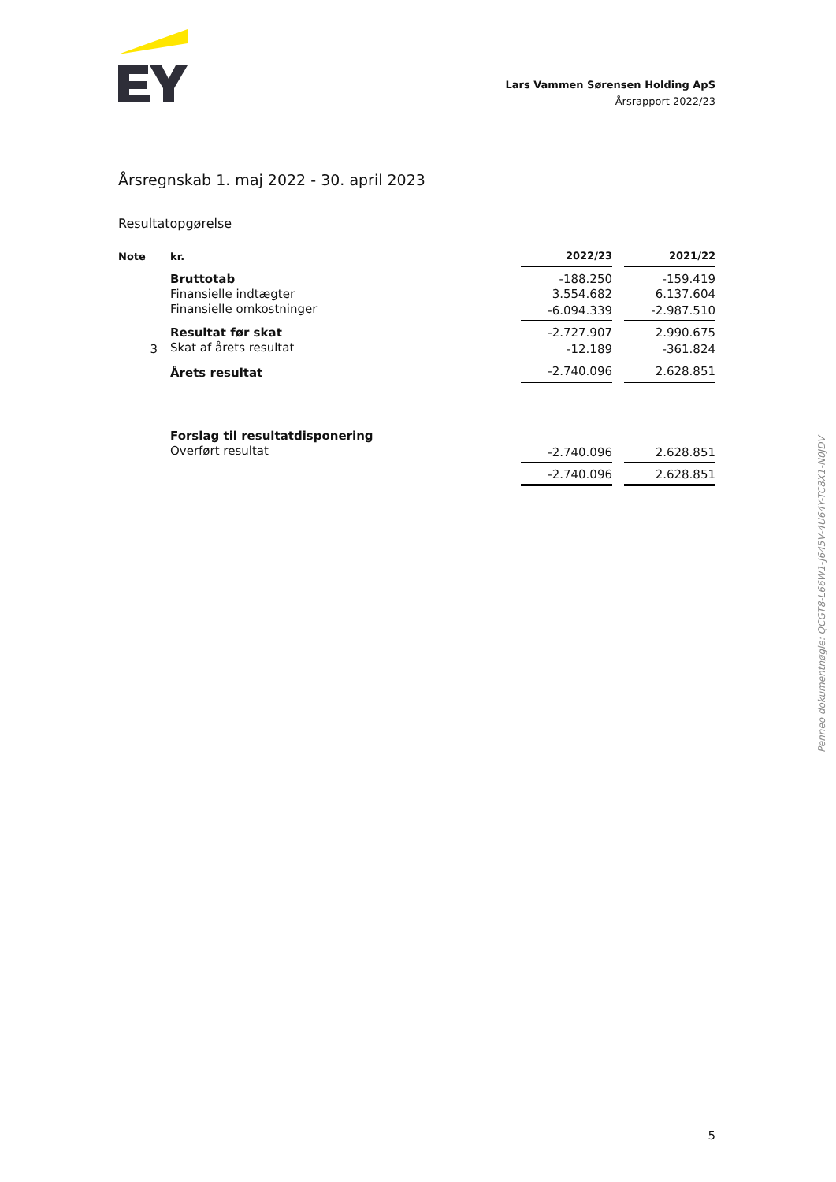Lars Vammen Sørensen Holding ApS
Årsrapport 2022/23
Årsregnskab 1. maj 2022 - 30. april 2023
Resultatopgørelse
| Note | kr. | 2022/23 | | 2021/22 |
| --- | --- | --- | --- | --- |
| | Bruttotab | -188.250 | | -159.419 |
| | Finansielle indtægter | 3.554.682 | | 6.137.604 |
| | Finansielle omkostninger | -6.094.339 | | -2.987.510 |
| | Resultat før skat | -2.727.907 | | 2.990.675 |
| 3 | Skat af årets resultat | -12.189 | | -361.824 |
| | Årets resultat | -2.740.096 | | 2.628.851 |
| | Forslag til resultatdisponering | | | |
| | Overført resultat | -2.740.096 | | 2.628.851 |
| | | -2.740.096 | | 2.628.851 |
Penneo dokumentnøgle: QCGT8-L66W1-J645V-4U64Y-TC8X1-N0JDV
5